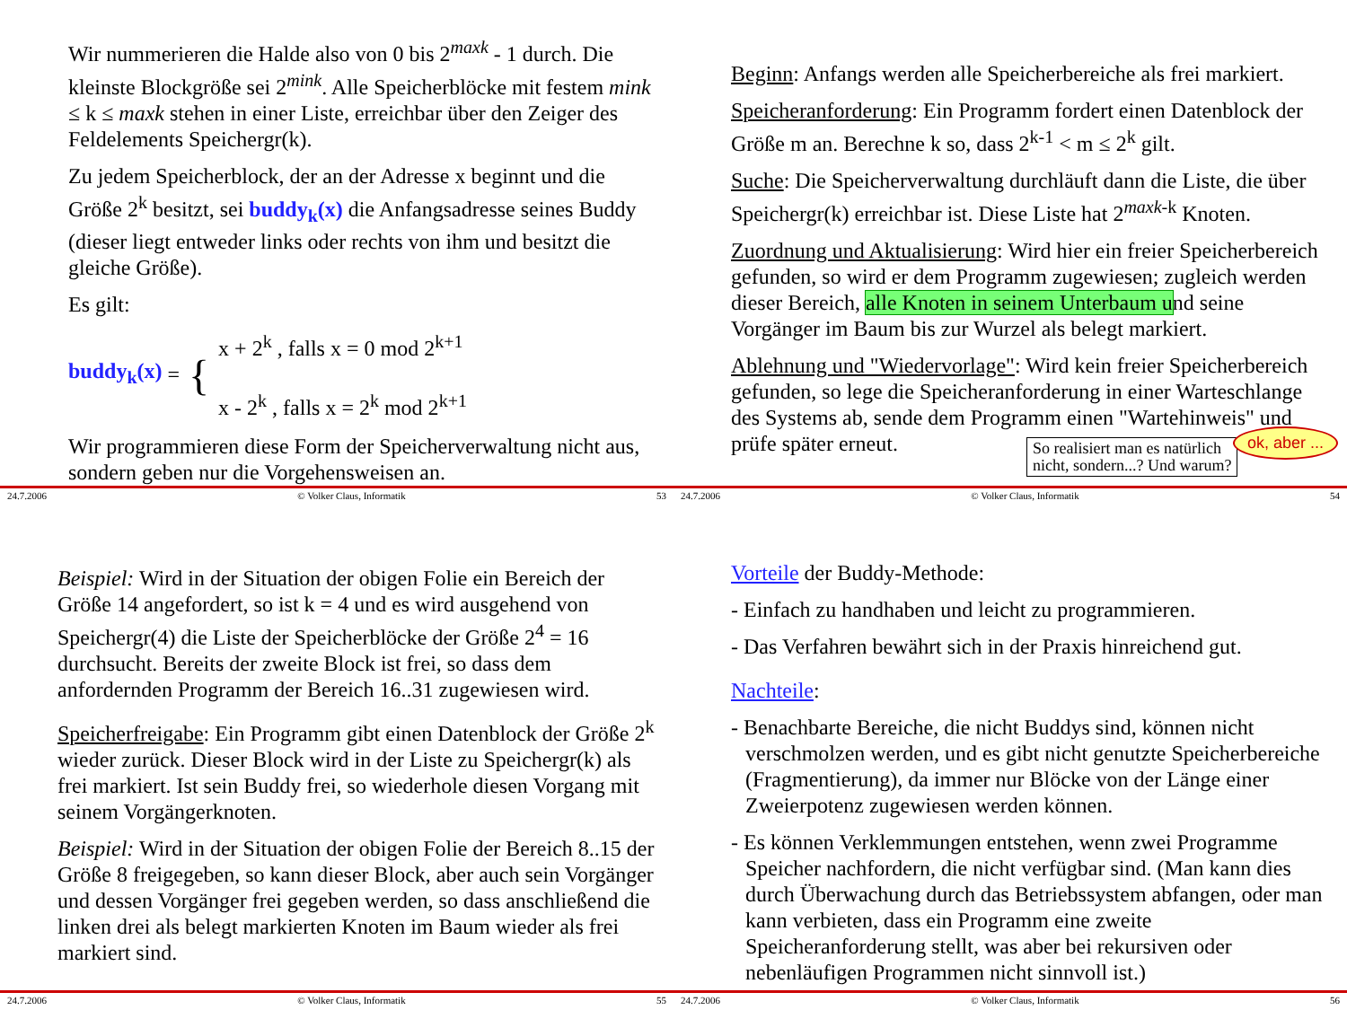Wir nummerieren die Halde also von 0 bis 2<sup>maxk</sup> - 1 durch. Die kleinste Blockgröße sei 2<sup>mink</sup>. Alle Speicherblöcke mit festem mink ≤ k ≤ maxk stehen in einer Liste, erreichbar über den Zeiger des Feldelements Speichergr(k).
Zu jedem Speicherblock, der an der Adresse x beginnt und die Größe 2<sup>k</sup> besitzt, sei buddy<sub>k</sub>(x) die Anfangsadresse seines Buddy (dieser liegt entweder links oder rechts von ihm und besitzt die gleiche Größe).
Es gilt:
buddy<sub>k</sub>(x) = {
x + 2<sup>k</sup> , falls x = 0 mod 2<sup>k+1</sup>
x - 2<sup>k</sup> , falls x = 2<sup>k</sup> mod 2<sup>k+1</sup>
Wir programmieren diese Form der Speicherverwaltung nicht aus, sondern geben nur die Vorgehensweisen an.
24.7.2006 © Volker Claus, Informatik 53
Beginn: Anfangs werden alle Speicherbereiche als frei markiert.
Speicheranforderung: Ein Programm fordert einen Datenblock der Größe m an. Berechne k so, dass 2<sup>k-1</sup> < m ≤ 2<sup>k</sup> gilt.
Suche: Die Speicherverwaltung durchläuft dann die Liste, die über Speichergr(k) erreichbar ist. Diese Liste hat 2<sup>maxk-k</sup> Knoten.
Zuordnung und Aktualisierung: Wird hier ein freier Speicherbereich gefunden, so wird er dem Programm zugewiesen; zugleich werden dieser Bereich, alle Knoten in seinem Unterbaum und seine Vorgänger im Baum bis zur Wurzel als belegt markiert.
Ablehnung und "Wiedervorlage": Wird kein freier Speicherbereich gefunden, so lege die Speicheranforderung in einer Warteschlange des Systems ab, sende dem Programm einen "Wartehinweis" und prüfe später erneut.
So realisiert man es natürlich
nicht, sondern...? Und warum?
ok, aber ...
24.7.2006 © Volker Claus, Informatik 54
Beispiel: Wird in der Situation der obigen Folie ein Bereich der Größe 14 angefordert, so ist k = 4 und es wird ausgehend von Speichergr(4) die Liste der Speicherblöcke der Größe 2<sup>4</sup> = 16 durchsucht. Bereits der zweite Block ist frei, so dass dem anfordernden Programm der Bereich 16..31 zugewiesen wird.
Speicherfreigabe: Ein Programm gibt einen Datenblock der Größe 2<sup>k</sup> wieder zurück. Dieser Block wird in der Liste zu Speichergr(k) als frei markiert. Ist sein Buddy frei, so wiederhole diesen Vorgang mit seinem Vorgängerknoten.
Beispiel: Wird in der Situation der obigen Folie der Bereich 8..15 der Größe 8 freigegeben, so kann dieser Block, aber auch sein Vorgänger und dessen Vorgänger frei gegeben werden, so dass anschließend die linken drei als belegt markierten Knoten im Baum wieder als frei markiert sind.
24.7.2006 © Volker Claus, Informatik 55
Vorteile der Buddy-Methode:
- Einfach zu handhaben und leicht zu programmieren.
- Das Verfahren bewährt sich in der Praxis hinreichend gut.
Nachteile:
- Benachbarte Bereiche, die nicht Buddys sind, können nicht verschmolzen werden, und es gibt nicht genutzte Speicherbereiche (Fragmentierung), da immer nur Blöcke von der Länge einer Zweierpotenz zugewiesen werden können.
- Es können Verklemmungen entstehen, wenn zwei Programme Speicher nachfordern, die nicht verfügbar sind. (Man kann dies durch Überwachung durch das Betriebssystem abfangen, oder man kann verbieten, dass ein Programm eine zweite Speicheranforderung stellt, was aber bei rekursiven oder nebenläufigen Programmen nicht sinnvoll ist.)
24.7.2006 © Volker Claus, Informatik 56